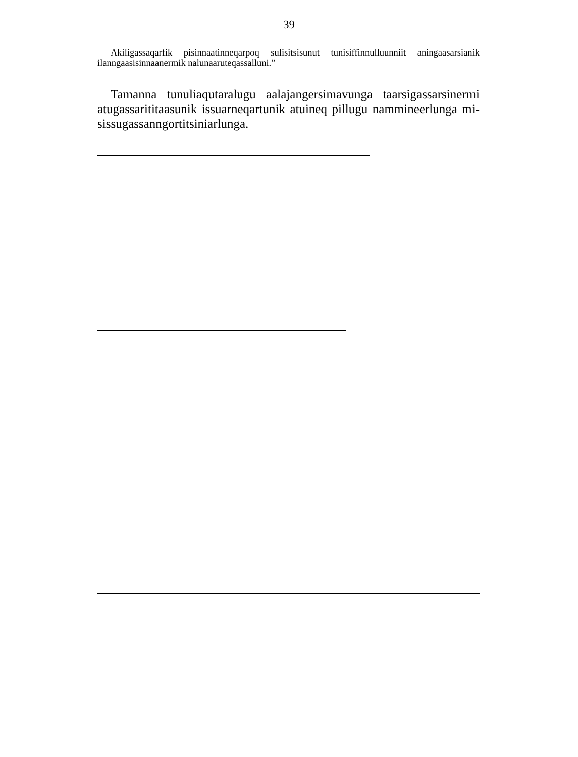39
Akiligassaqarfik pisinnaatinneqarpoq sulisitsisunut tunisiffinnulluunniit aningaa­sarsianik ilanngaasisinnaanermik nalunaaruteqassalluni.”
Tamanna tunuliaqutaralugu aalajangersimavunga taarsigassarsinermi atugassarititaasunik issuarneqartunik atuineq pillugu nammineerlunga mi­sissugassanngortitsiniarlunga.